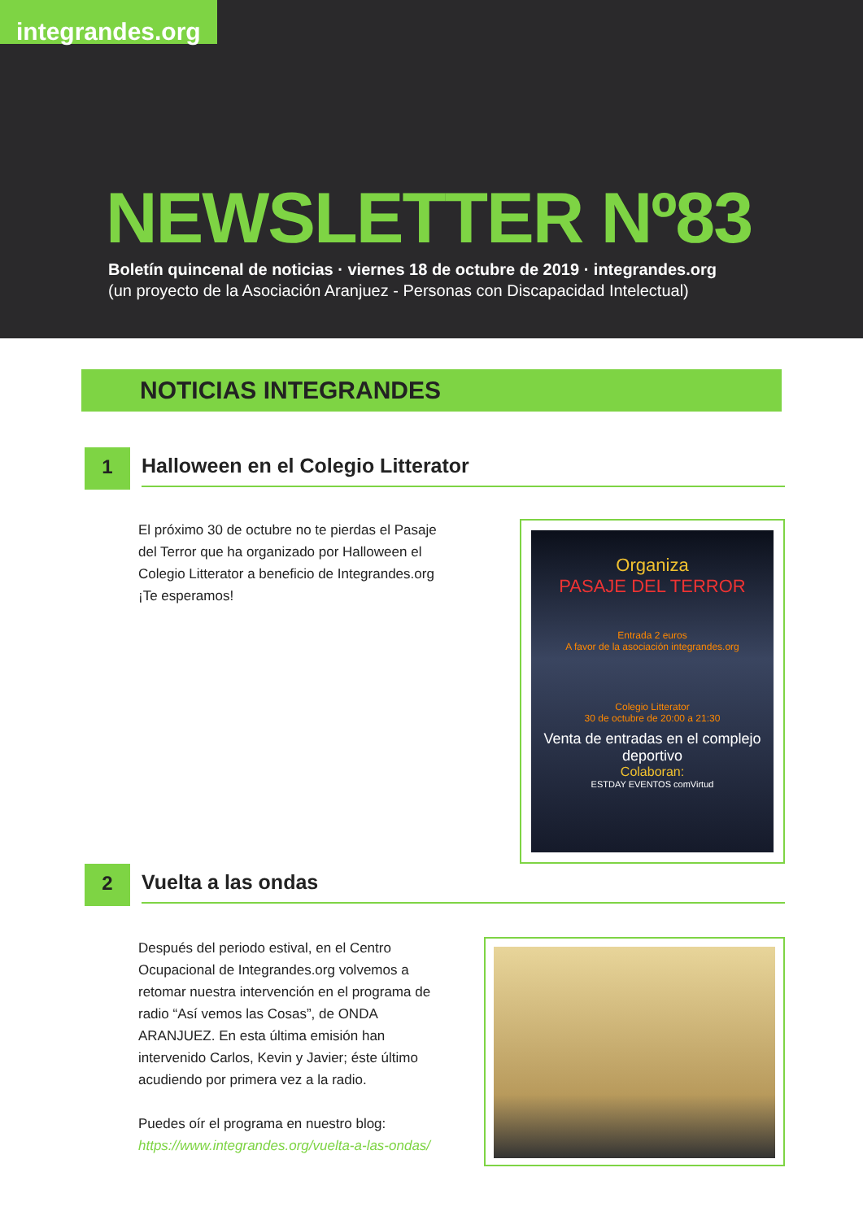integrandes.org
NEWSLETTER Nº83
Boletín quincenal de noticias · viernes 18 de octubre de 2019 · integrandes.org
(un proyecto de la Asociación Aranjuez - Personas con Discapacidad Intelectual)
NOTICIAS INTEGRANDES
1
Halloween en el Colegio Litterator
El próximo 30 de octubre no te pierdas el Pasaje del Terror que ha organizado por Halloween el Colegio Litterator a beneficio de Integrandes.org ¡Te esperamos!
Organiza
PASAJE DEL TERROR
Entrada 2 euros
A favor de la asociación integrandes.org
Colegio Litterator
30 de octubre de 20:00 a 21:30
Venta de entradas en el complejo deportivo
Colaboran:
ESTDAY EVENTOS comVirtud
2
Vuelta a las ondas
Después del periodo estival, en el Centro Ocupacional de Integrandes.org volvemos a retomar nuestra intervención en el programa de radio “Así vemos las Cosas”, de ONDA ARANJUEZ. En esta última emisión han intervenido Carlos, Kevin y Javier; éste último acudiendo por primera vez a la radio.
Puedes oír el programa en nuestro blog:
https://www.integrandes.org/vuelta-a-las-ondas/